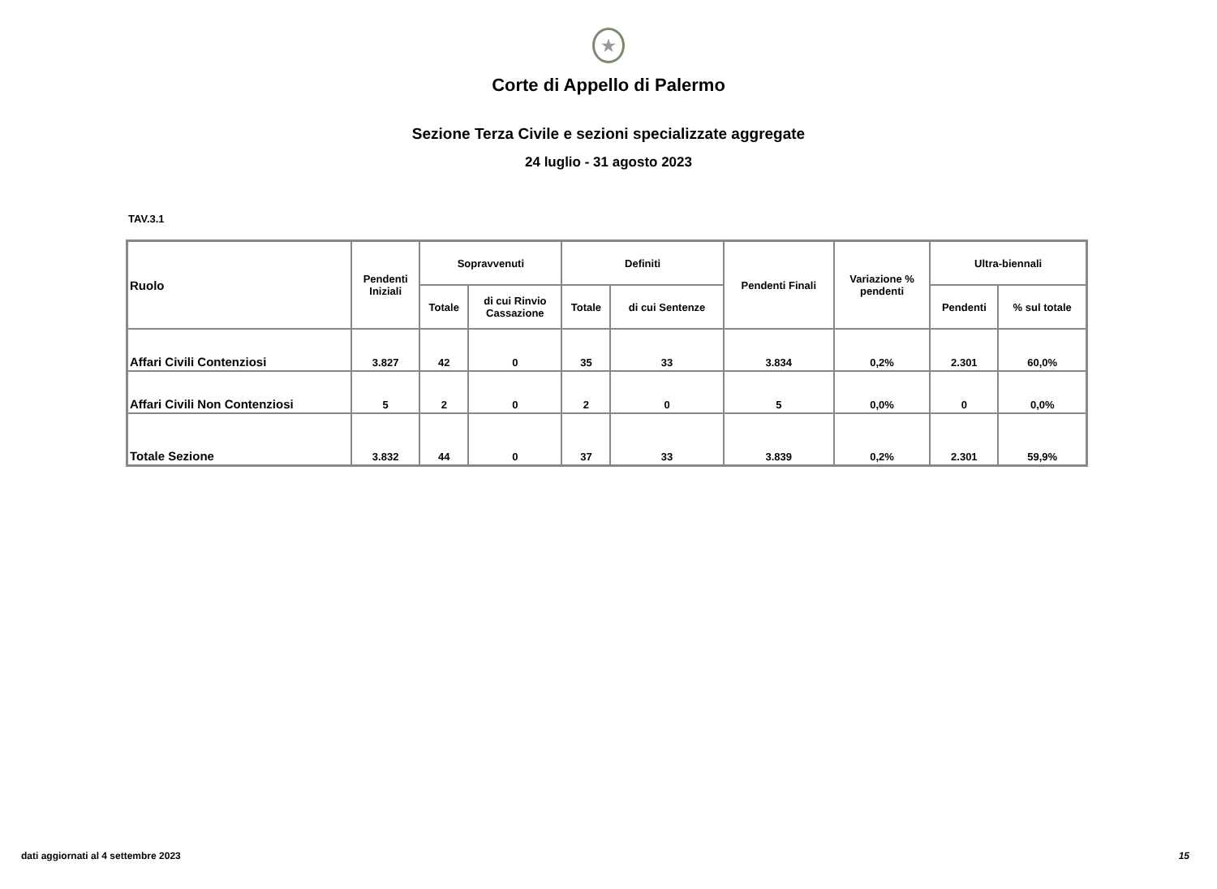★
Corte di Appello di Palermo
Sezione Terza Civile e sezioni specializzate aggregate
24 luglio - 31 agosto 2023
TAV.3.1
| Ruolo | Pendenti Iniziali | Sopravvenuti | | Definiti | | Pendenti Finali | Variazione % pendenti | Ultra-biennali | |
| --- | --- | --- | --- | --- | --- | --- | --- | --- | --- |
| | | Totale | di cui Rinvio Cassazione | Totale | di cui Sentenze | | | Pendenti | % sul totale |
| Affari Civili Contenziosi | 3.827 | 42 | 0 | 35 | 33 | 3.834 | 0,2% | 2.301 | 60,0% |
| Affari Civili Non Contenziosi | 5 | 2 | 0 | 2 | 0 | 5 | 0,0% | 0 | 0,0% |
| Totale Sezione | 3.832 | 44 | 0 | 37 | 33 | 3.839 | 0,2% | 2.301 | 59,9% |
dati aggiornati al 4 settembre 2023
15